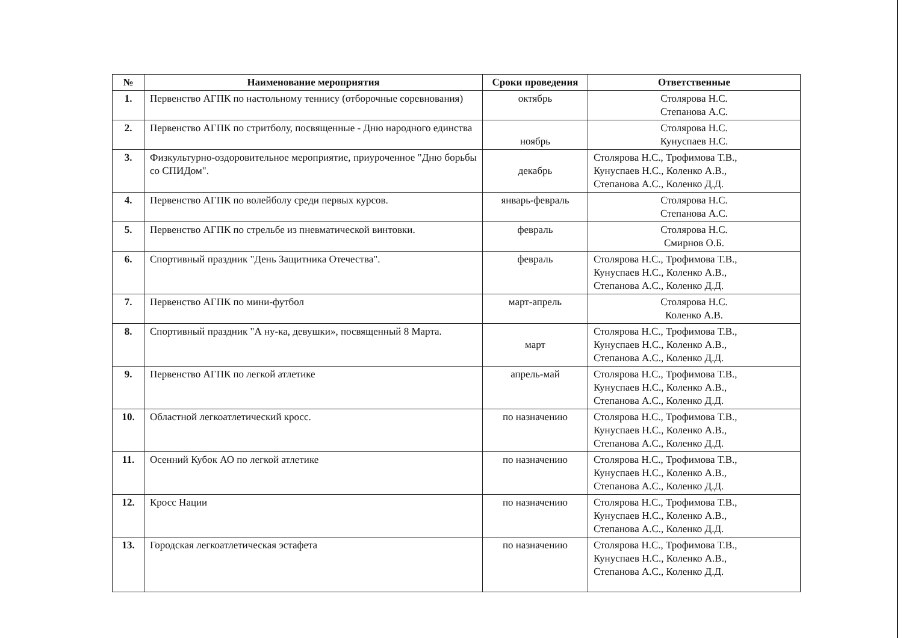| № | Наименование мероприятия | Сроки проведения | Ответственные |
| --- | --- | --- | --- |
| 1. | Первенство АГПК по настольному теннису (отборочные соревнования) | октябрь | Столярова Н.С. Степанова А.С. |
| 2. | Первенство АГПК по стритболу, посвященные - Дню народного единства | ноябрь | Столярова Н.С. Кунуспаев Н.С. |
| 3. | Физкультурно-оздоровительное мероприятие, приуроченное "Дню борьбы со СПИДом". | декабрь | Столярова Н.С., Трофимова Т.В., Кунуспаев Н.С., Коленко А.В., Степанова А.С., Коленко Д.Д. |
| 4. | Первенство АГПК по волейболу среди первых курсов. | январь-февраль | Столярова Н.С. Степанова А.С. |
| 5. | Первенство АГПК по стрельбе из пневматической винтовки. | февраль | Столярова Н.С. Смирнов О.Б. |
| 6. | Спортивный праздник "День Защитника Отечества". | февраль | Столярова Н.С., Трофимова Т.В., Кунуспаев Н.С., Коленко А.В., Степанова А.С., Коленко Д.Д. |
| 7. | Первенство АГПК по мини-футбол | март-апрель | Столярова Н.С. Коленко А.В. |
| 8. | Спортивный праздник "А ну-ка, девушки», посвященный 8 Марта. | март | Столярова Н.С., Трофимова Т.В., Кунуспаев Н.С., Коленко А.В., Степанова А.С., Коленко Д.Д. |
| 9. | Первенство АГПК по легкой атлетике | апрель-май | Столярова Н.С., Трофимова Т.В., Кунуспаев Н.С., Коленко А.В., Степанова А.С., Коленко Д.Д. |
| 10. | Областной легкоатлетический кросс. | по назначению | Столярова Н.С., Трофимова Т.В., Кунуспаев Н.С., Коленко А.В., Степанова А.С., Коленко Д.Д. |
| 11. | Осенний Кубок АО по легкой атлетике | по назначению | Столярова Н.С., Трофимова Т.В., Кунуспаев Н.С., Коленко А.В., Степанова А.С., Коленко Д.Д. |
| 12. | Кросс Нации | по назначению | Столярова Н.С., Трофимова Т.В., Кунуспаев Н.С., Коленко А.В., Степанова А.С., Коленко Д.Д. |
| 13. | Городская легкоатлетическая эстафета | по назначению | Столярова Н.С., Трофимова Т.В., Кунуспаев Н.С., Коленко А.В., Степанова А.С., Коленко Д.Д. |